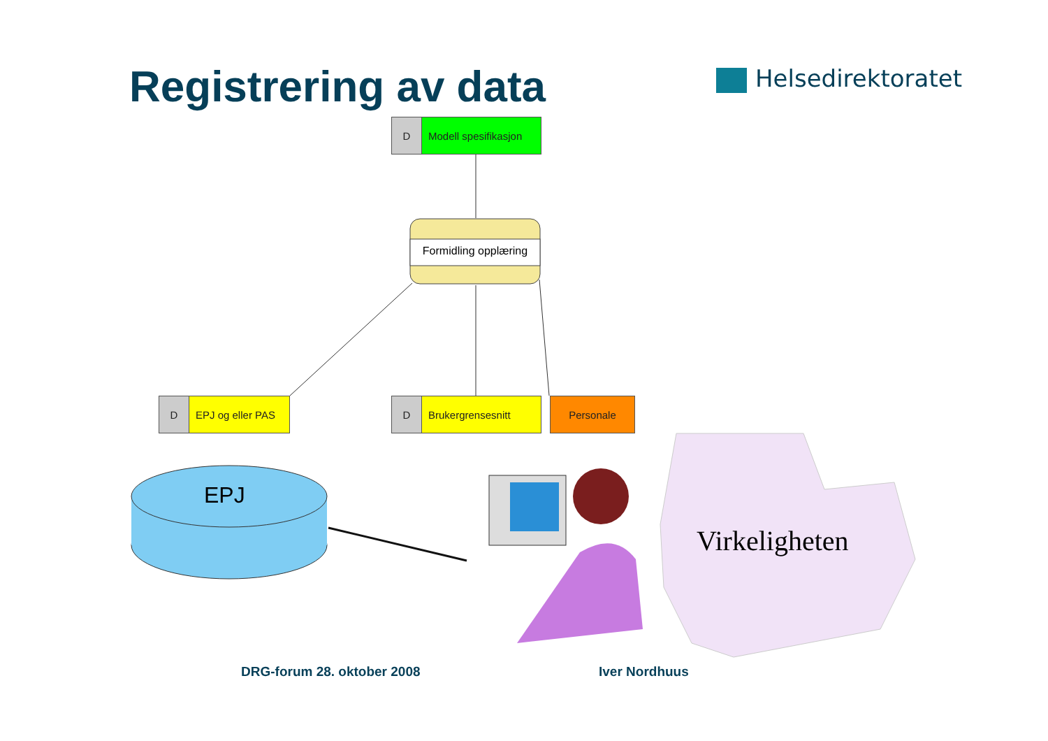Registrering av data Helsedirektoratet
D Modell spesifikasjon
Formidling opplæring
D EPJ og eller PAS
D Brukergrensesnitt Personale
EPJ
Virkeligheten
DRG-forum 28. oktober 2008 Iver Nordhuus